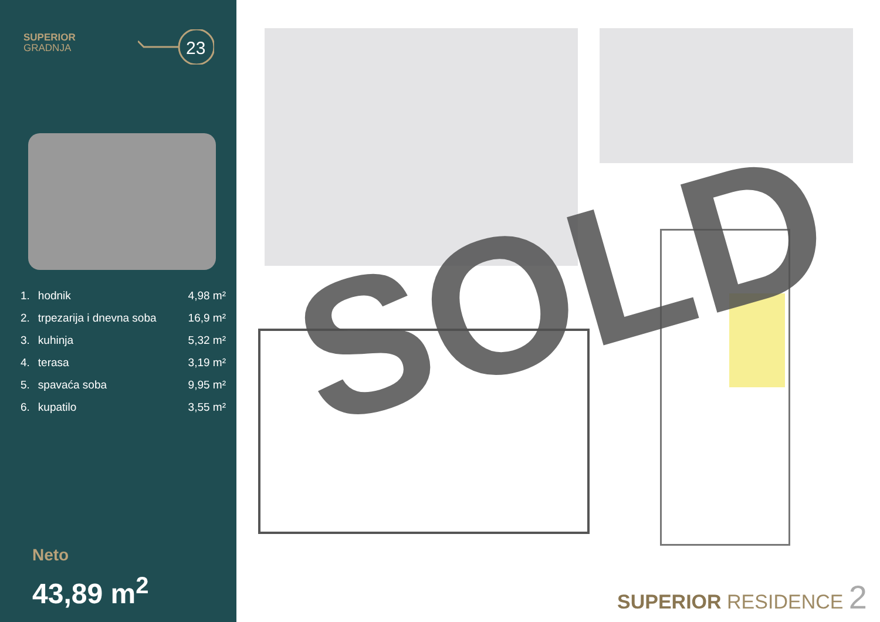SUPERIOR
GRADNJA
23
| 1. | hodnik | 4,98 m² |
| 2. | trpezarija i dnevna soba | 16,9 m² |
| 3. | kuhinja | 5,32 m² |
| 4. | terasa | 3,19 m² |
| 5. | spavaća soba | 9,95 m² |
| 6. | kupatilo | 3,55 m² |
Neto
43,89 m<sup>2</sup>
SOLD
SUPERIOR RESIDENCE 2